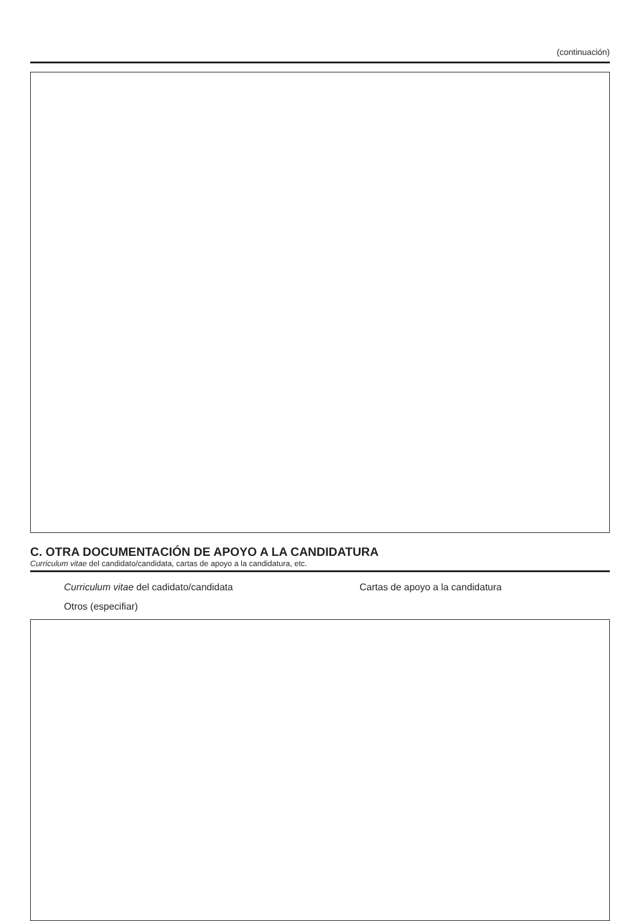(continuación)
C. OTRA DOCUMENTACIÓN DE APOYO A LA CANDIDATURA
Curriculum vitae del candidato/candidata, cartas de apoyo a la candidatura, etc.
Curriculum vitae del cadidato/candidata Cartas de apoyo a la candidatura
Otros (especifiar)